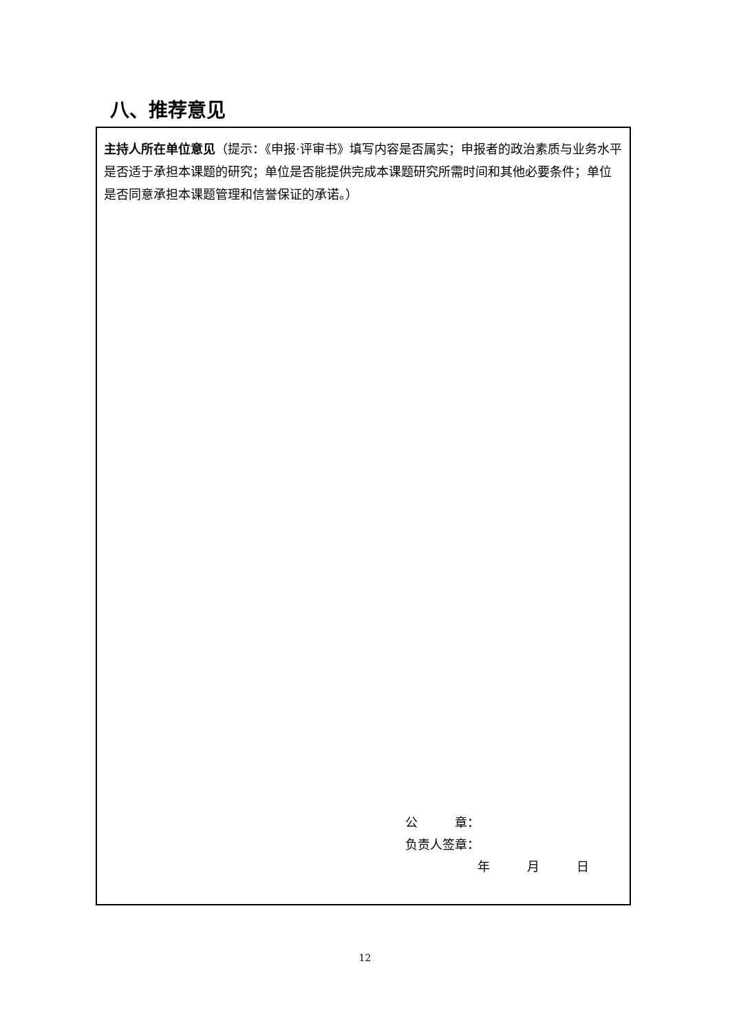八、推荐意见
主持人所在单位意见（提示：《申报·评审书》填写内容是否属实；申报者的政治素质与业务水平是否适于承担本课题的研究；单位是否能提供完成本课题研究所需时间和其他必要条件；单位是否同意承担本课题管理和信誉保证的承诺。）
公　　　章：
负责人签章：
年　　　月　　　日
12